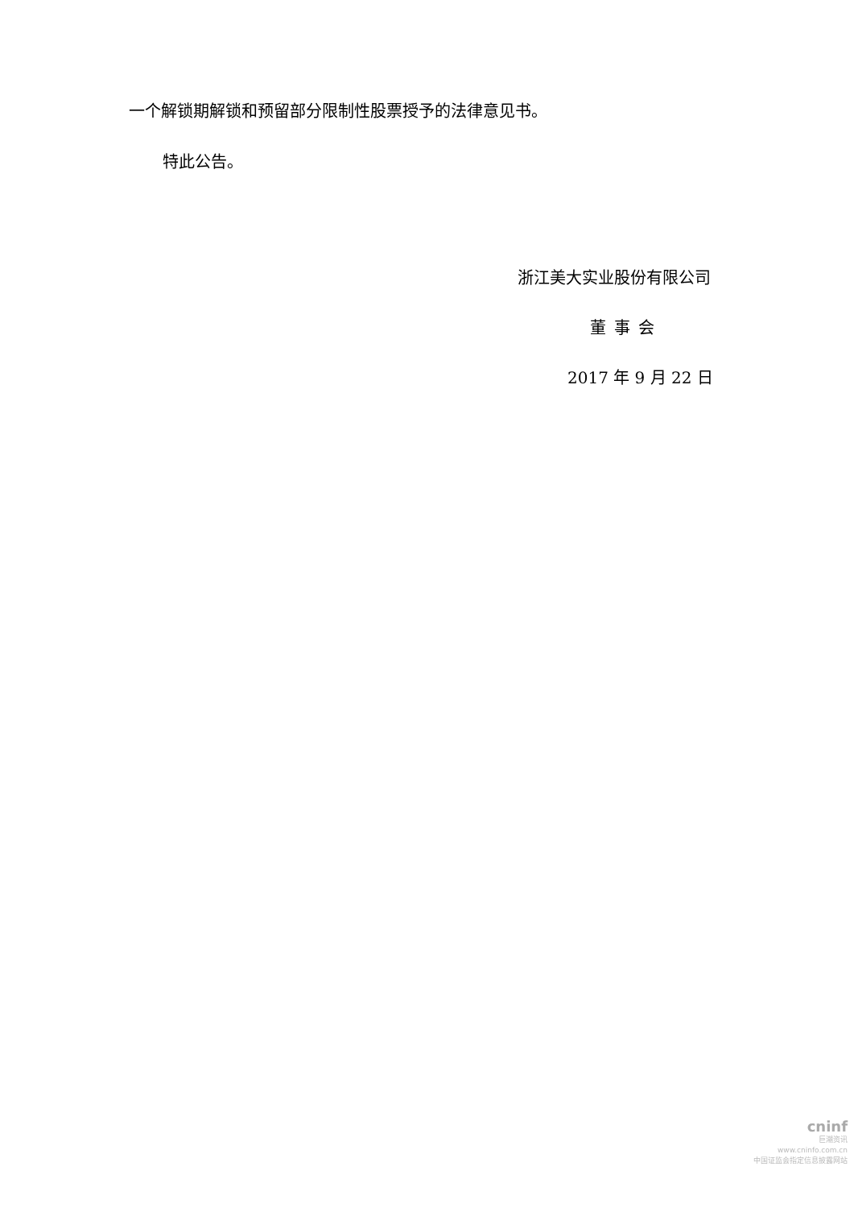一个解锁期解锁和预留部分限制性股票授予的法律意见书。
特此公告。
浙江美大实业股份有限公司
董事会
2017 年 9 月 22 日
cninf
巨潮资讯
www.cninfo.com.cn
中国证监会指定信息披露网站